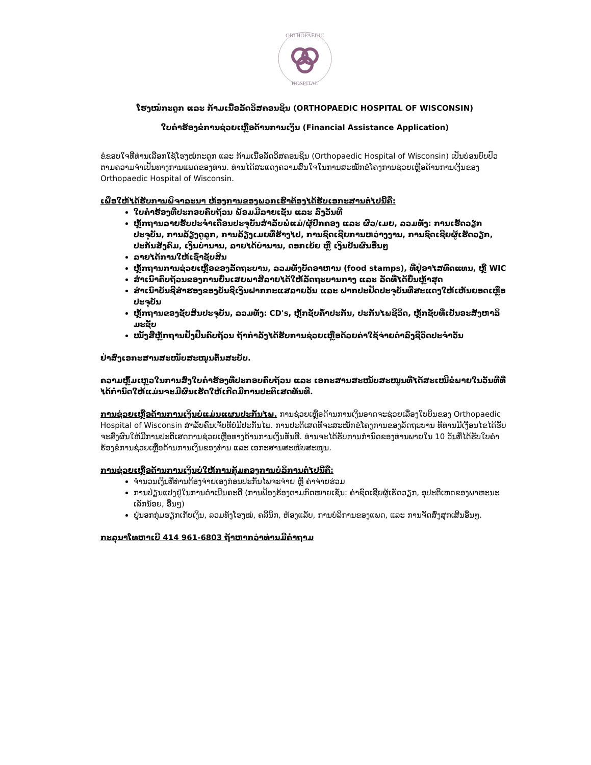ORTHOPAEDIC
HOSPITAL
ໂຮງໝໍກະດູກ ແລະ ກ້າມເນື້ອລັດວິສຄອນຊິນ (ORTHOPAEDIC HOSPITAL OF WISCONSIN)
ໃບຄຳຮ້ອງຂໍການຊ່ວຍເຫຼືອດ້ານການເງິນ (Financial Assistance Application)
ຂໍຂອບໃຈທີ່ທ່ານເລືອກໃຊ້ໂຮງໝໍກະດູກ ແລະ ກ້າມເນື້ອລັດວິສຄອນຊິນ (Orthopaedic Hospital of Wisconsin) ເປັນບ່ອນບົບປົວຕາມຄວາມຈຳເປັນທາງການແພດຂອງທ່ານ. ທ່ານໄດ້ສະແດງຄວາມສົນໃຈໃນການສະໝັກຂໍໂຄງການຊ່ວຍເຫຼືອດ້ານການເງິນຂອງ Orthopaedic Hospital of Wisconsin.
ເພື່ອໃຫ້ໄດ້ຮັບການພິຈາລະນາ ຫ້ອງການຂອງພວກເຮົາຕ້ອງໄດ້ຮັບເອກະສານຕໍ່ໄປນີ້ຄື:
ໃບຄຳຮ້ອງທີ່ປະກອບຄົບຖ້ວນ ພ້ອມມີລາຍເຊັນ ແລະ ລົງວັນທີ
ຫຼັກຖານລາຍຮັບປະຈຳເດືອນປະຈຸບັນສຳລັບພໍ່ແມ່/ຜູ້ປົກຄອງ ແລະ ຜົວ/ເມຍ, ລວມທັງ: ການເຮັດວຽກປະຈຸບັນ, ການລ້ຽງດູລູກ, ການລ້ຽງເມຍທີ່ຮ້າງໄປ, ການຊົດເຊີຍການຫວ່າງງານ, ການຊົດເຊີຍຜູ້ເຮັດວຽກ, ປະກັນສັງຄົມ, ເງິນບໍານານ, ລາຍໄດ້ບໍານານ, ດອກເບ້ຍ ຫຼື ເງິນປັນຜົນອື່ນໆ
ລາຍໄດ້ການໃຫ້ເຊົ່າຊັບສິນ
ຫຼັກຖານການຊ່ວຍເຫຼືອຂອງລັດຖະບານ, ລວມທັງບັດອາຫານ (food stamps), ທີ່ຢູ່ອາໄສທົດແທນ, ຫຼື WIC
ສຳເນົາຄົບຖ້ວນຂອງການຍື່ນເສຍພາສີລາຍໄດ້ໃຫ້ລັດຖະບານກາງ ແລະ ລັດທີ່ໄດ້ຍື່ນຫຼ້າສຸດ
ສຳເນົາບັນຊີສຳຮອງຂອງບັນຊີເງິນຝາກກະແສລາຍວັນ ແລະ ຝາກປະຢັດປະຈຸບັນທີ່ສະແດງໃຫ້ເຫັນຍອດເຫຼືອປະຈຸບັນ
ຫຼັກຖານຂອງຊັບສິນປະຈຸບັນ, ລວມທັງ: CD's, ຫຼັກຊັບຄ້ຳປະກັນ, ປະກັນໄພຊີວິດ, ຫຼັກຊັບທີ່ເປັນອະສັງຫາລິມະຊັບ
ໜັງສືຫຼັກຖານຢັ້ງຢືນຄົບຖ້ວນ ຖ້າກຳລັງໄດ້ຮັບການຊ່ວຍເຫຼືອດ້ວຍຄ່າໃຊ້ຈ່າຍດຳລົງຊີວິດປະຈຳວັນ
ຢ່າສົ່ງເອກະສານສະໜັບສະໜູນຕົ້ນສະບັບ.
ຄວາມຫຼົ້ມເຫຼວໃນການສົ່ງໃບຄຳຮ້ອງທີ່ປະກອບຄົບຖ້ວນ ແລະ ເອກະສານສະໜັບສະໜູນທີ່ໄດ້ສະເໜີຂໍພາຍໃນວັນທີທີ່ໄດ້ກຳນົດໃຫ້ແມ່ນຈະມີຜົນເຮັດໃຫ້ເກີດມີການປະຕິເສດທັນທີ.
ການຊ່ວຍເຫຼືອດ້ານການເງິນບໍ່ແມ່ນແຜນປະກັນໄພ. ການຊ່ວຍເຫຼືອດ້ານການເງິນອາດຈະຊ່ວຍເລື່ອງໃບບິນຂອງ Orthopaedic Hospital of Wisconsin ສຳລັບຄົນເຈັບທີ່ບໍ່ມີປະກັນໄພ. ການປະຕິເສດທີ່ຈະສະໝັກຂໍໂຄງການຂອງລັດຖະບານ ທີ່ທ່ານມີເງື່ອນໄຂໄດ້ຮັບຈະສົ່ງຜົນໃຫ້ມີການປະຕິເສດການຊ່ວຍເຫຼືອທາງດ້ານການເງິນທັນທີ. ທ່ານຈະໄດ້ຮັບການກຳນົດຂອງທ່ານພາຍໃນ 10 ວັນທີ່ໄດ້ຮັບໃບຄຳຮ້ອງຂໍການຊ່ວຍເຫຼືອດ້ານການເງິນຂອງທ່ານ ແລະ ເອກະສານສະໜັບສະໜູນ.
ການຊ່ວຍເຫຼືອດ້ານການເງິນບໍ່ໃຫ້ການຄຸ້ມຄອງການບໍລິການຕໍ່ໄປນີ້ຄື:
ຈຳນວນເງິນທີ່ທ່ານຕ້ອງຈ່າຍເອງກ່ອນປະກັນໄພຈະຈ່າຍ ຫຼື ຄ່າຈ່າຍຮ່ວມ
ການປ່ຽນແປງຢູ່ໃນການດຳເນີນຄະດີ (ການຟ້ອງຮ້ອງຕາມກົດໝາຍເຊັ່ນ: ຄ່າຊົດເຊີຍຜູ້ເຮັດວຽກ, ອຸປະຕິເຫດຂອງພາຫະນະເລັກນ້ອຍ, ອື່ນໆ)
ຢູ່ນອກກຸ່ມຮຽກເກັບເງິນ, ລວມທັງໂຮງໝໍ, ຄລີນິກ, ຫ້ອງແລັບ, ການບໍລິການຂອງແພດ, ແລະ ການຈັດສົ່ງສຸກເສີນອື່ນໆ.
ກະລຸນາໂທຫາເບີ 414 961-6803 ຖ້າຫາກວ່າທ່ານມີຄຳຖາມ